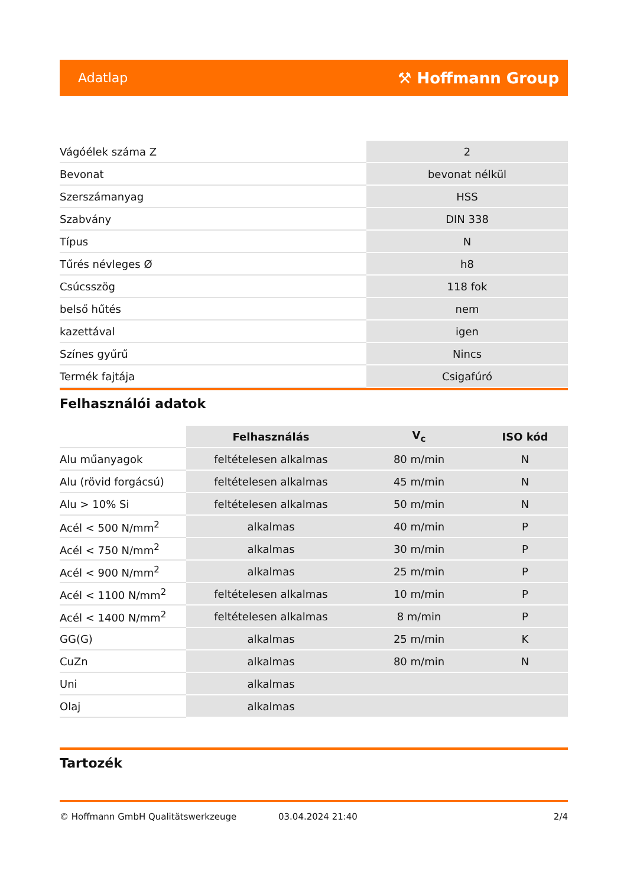Adatlap ⚒ Hoffmann Group
| Vágóélek száma Z | 2 |
| Bevonat | bevonat nélkül |
| Szerszámanyag | HSS |
| Szabvány | DIN 338 |
| Típus | N |
| Tűrés névleges Ø | h8 |
| Csúcsszög | 118 fok |
| belső hűtés | nem |
| kazettával | igen |
| Színes gyűrű | Nincs |
| Termék fajtája | Csigafúró |
Felhasználói adatok
| | Felhasználás | V<sub>c</sub> | ISO kód |
| --- | --- | --- | --- |
| Alu műanyagok | feltételesen alkalmas | 80 m/min | N |
| Alu (rövid forgácsú) | feltételesen alkalmas | 45 m/min | N |
| Alu > 10% Si | feltételesen alkalmas | 50 m/min | N |
| Acél < 500 N/mm<sup>2</sup> | alkalmas | 40 m/min | P |
| Acél < 750 N/mm<sup>2</sup> | alkalmas | 30 m/min | P |
| Acél < 900 N/mm<sup>2</sup> | alkalmas | 25 m/min | P |
| Acél < 1100 N/mm<sup>2</sup> | feltételesen alkalmas | 10 m/min | P |
| Acél < 1400 N/mm<sup>2</sup> | feltételesen alkalmas | 8 m/min | P |
| GG(G) | alkalmas | 25 m/min | K |
| CuZn | alkalmas | 80 m/min | N |
| Uni | alkalmas | | |
| Olaj | alkalmas | | |
Tartozék
© Hoffmann GmbH Qualitätswerkzeuge 03.04.2024 21:40 2/4